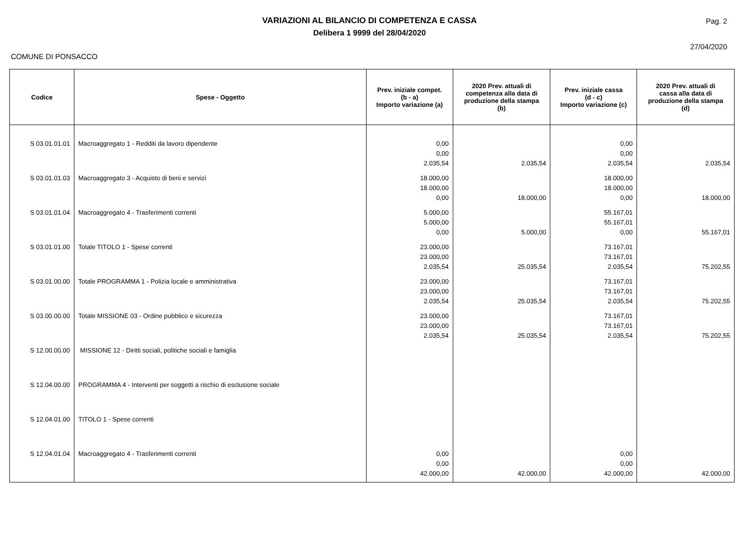VARIAZIONI AL BILANCIO DI COMPETENZA E CASSA
Delibera 1 9999 del 28/04/2020
Pag. 2
27/04/2020
COMUNE DI PONSACCO
| Codice | Spese - Oggetto | Prev. iniziale compet. (b - a) Importo variazione (a) | 2020 Prev. attuali di competenza alla data di produzione della stampa (b) | Prev. iniziale cassa (d - c) Importo variazione (c) | 2020 Prev. attuali di cassa alla data di produzione della stampa (d) |
| --- | --- | --- | --- | --- | --- |
| S 03.01.01.01 | Macroaggregato 1 - Redditi da lavoro dipendente | 0,00 0,00 2.035,54 | 2.035,54 | 0,00 0,00 2.035,54 | 2.035,54 |
| S 03.01.01.03 | Macroaggregato 3 - Acquisto di beni e servizi | 18.000,00 18.000,00 0,00 | 18.000,00 | 18.000,00 18.000,00 0,00 | 18.000,00 |
| S 03.01.01.04 | Macroaggregato 4 - Trasferimenti correnti | 5.000,00 5.000,00 0,00 | 5.000,00 | 55.167,01 55.167,01 0,00 | 55.167,01 |
| S 03.01.01.00 | Totale TITOLO 1 - Spese correnti | 23.000,00 23.000,00 2.035,54 | 25.035,54 | 73.167,01 73.167,01 2.035,54 | 75.202,55 |
| S 03.01.00.00 | Totale PROGRAMMA 1 - Polizia locale e amministrativa | 23.000,00 23.000,00 2.035,54 | 25.035,54 | 73.167,01 73.167,01 2.035,54 | 75.202,55 |
| S 03.00.00.00 | Totale MISSIONE 03 - Ordine pubblico e sicurezza | 23.000,00 23.000,00 2.035,54 | 25.035,54 | 73.167,01 73.167,01 2.035,54 | 75.202,55 |
| S 12.00.00.00 | MISSIONE 12 - Diritti sociali, politiche sociali e famiglia | | | | |
| S 12.04.00.00 | PROGRAMMA 4 - Interventi per soggetti a rischio di esclusione sociale | | | | |
| S 12.04.01.00 | TITOLO 1 - Spese correnti | | | | |
| S 12.04.01.04 | Macroaggregato 4 - Trasferimenti correnti | 0,00 0,00 42.000,00 | 42.000,00 | 0,00 0,00 42.000,00 | 42.000,00 |